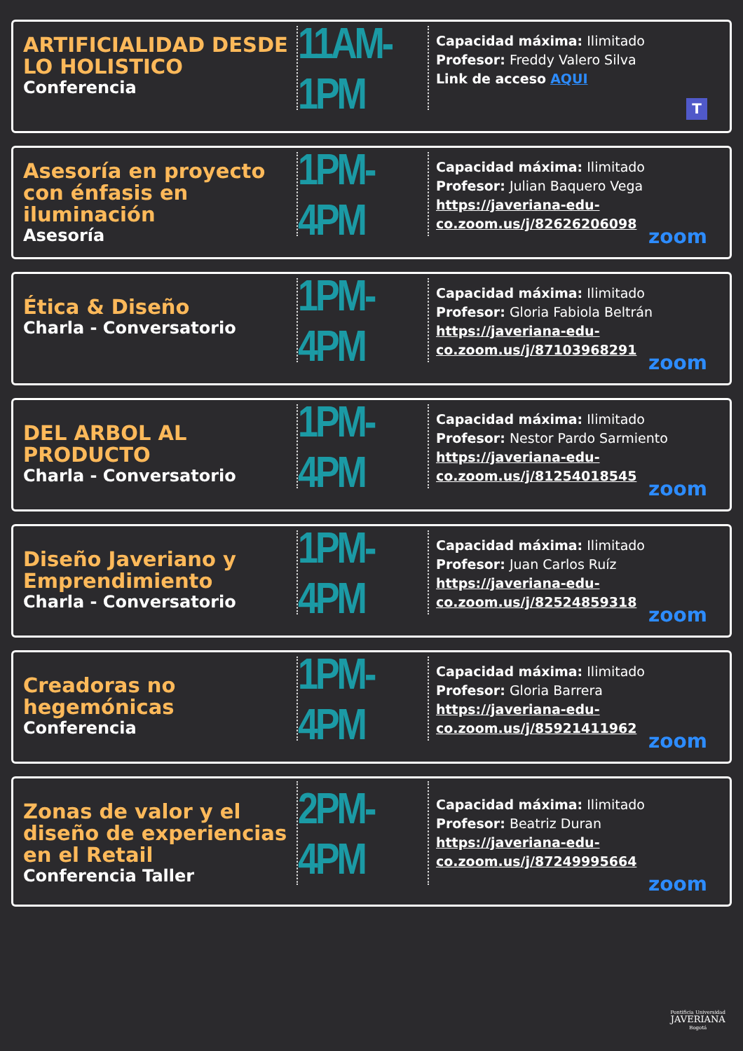ARTIFICIALIDAD DESDE LO HOLISTICO
Conferencia
11AM-1PM
Capacidad máxima: Ilimitado
Profesor: Freddy Valero Silva
Link de acceso AQUI
T
Asesoría en proyecto con énfasis en iluminación
Asesoría
1PM-4PM
Capacidad máxima: Ilimitado
Profesor: Julian Baquero Vega
https://javeriana-edu-
co.zoom.us/j/82626206098
zoom
Ética & Diseño
Charla - Conversatorio
1PM-4PM
Capacidad máxima: Ilimitado
Profesor: Gloria Fabiola Beltrán
https://javeriana-edu-
co.zoom.us/j/87103968291
zoom
DEL ARBOL AL PRODUCTO
Charla - Conversatorio
1PM-4PM
Capacidad máxima: Ilimitado
Profesor: Nestor Pardo Sarmiento
https://javeriana-edu-
co.zoom.us/j/81254018545
zoom
Diseño Javeriano y Emprendimiento
Charla - Conversatorio
1PM-4PM
Capacidad máxima: Ilimitado
Profesor: Juan Carlos Ruíz
https://javeriana-edu-
co.zoom.us/j/82524859318
zoom
Creadoras no hegemónicas
Conferencia
1PM-4PM
Capacidad máxima: Ilimitado
Profesor: Gloria Barrera
https://javeriana-edu-
co.zoom.us/j/85921411962
zoom
Zonas de valor y el diseño de experiencias en el Retail
Conferencia Taller
2PM-4PM
Capacidad máxima: Ilimitado
Profesor: Beatriz Duran
https://javeriana-edu-
co.zoom.us/j/87249995664
zoom
Pontificia Universidad
JAVERIANA
Bogotá